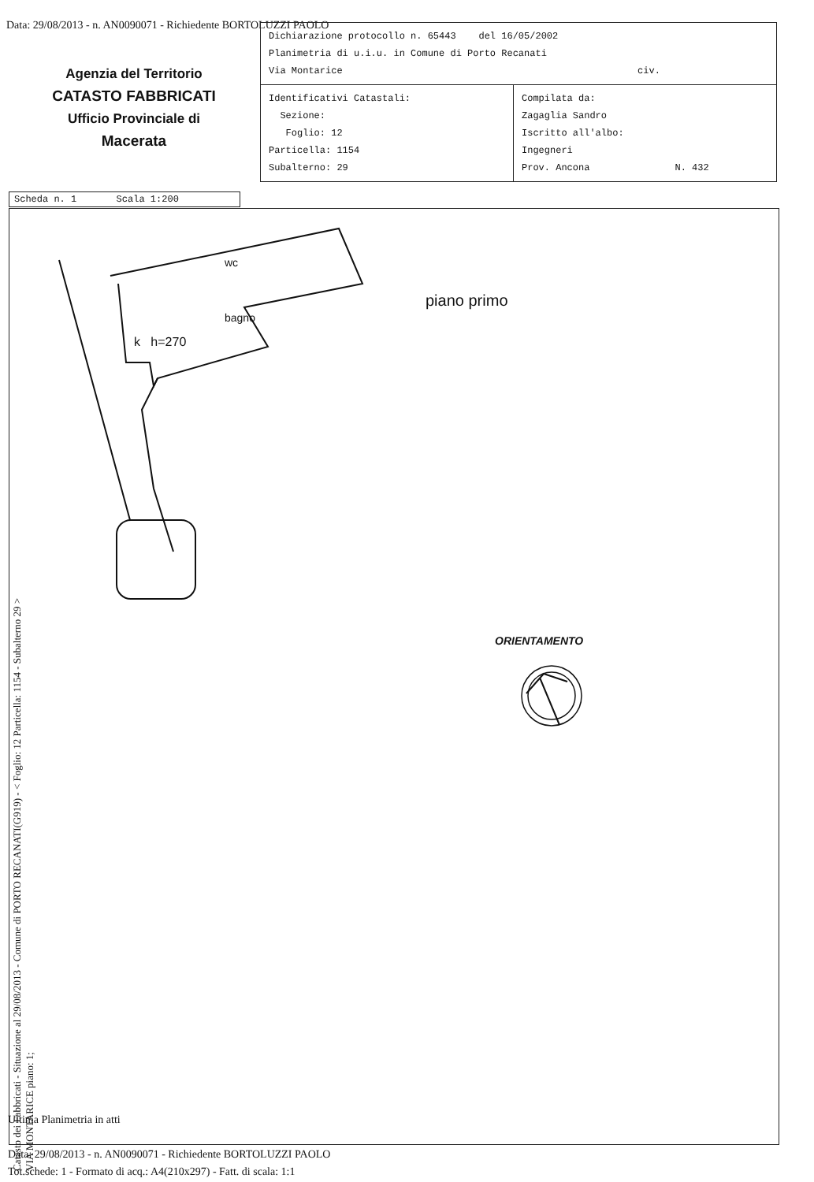Data: 29/08/2013 - n. AN0090071 - Richiedente BORTOLUZZI PAOLO
Agenzia del Territorio
CATASTO FABBRICATI
Ufficio Provinciale di
Macerata
| Dichiarazione protocollo n. 65443 del 16/05/2002 Planimetria di u.i.u. in Comune di Porto Recanati Via Montarice civ. | |
| Identificativi Catastali: Sezione: Foglio: 12 Particella: 1154 Subalterno: 29 | Compilata da: Zagaglia Sandro Iscritto all'albo: Ingegneri Prov. Ancona N. 432 |
Scheda n. 1 Scala 1:200
piano primo
k h=270
bagno
wc
ORIENTAMENTO
Catasto dei Fabbricati - Situazione al 29/08/2013 - Comune di PORTO RECANATI(G919) - < Foglio: 12 Particella: 1154 - Subalterno 29 >
VIA MONTARICE piano: 1;
Ultima Planimetria in atti
Data: 29/08/2013 - n. AN0090071 - Richiedente BORTOLUZZI PAOLO
Tot.schede: 1 - Formato di acq.: A4(210x297) - Fatt. di scala: 1:1